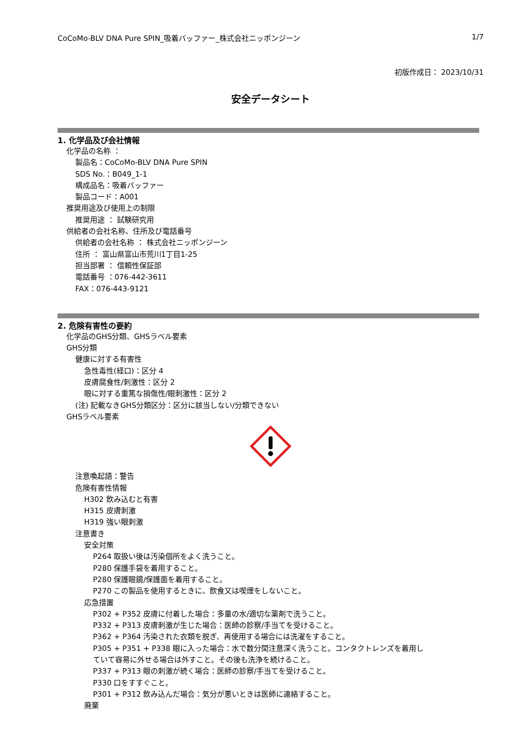CoCoMo-BLV DNA Pure SPIN_吸着バッファー_株式会社ニッポンジーン 1/7
初版作成日： 2023/10/31
安全データシート
1. 化学品及び会社情報
化学品の名称 ：
製品名：CoCoMo-BLV DNA Pure SPIN
SDS No.：B049_1-1
構成品名：吸着バッファー
製品コード：A001
推奨用途及び使用上の制限
推奨用途 ： 試験研究用
供給者の会社名称、住所及び電話番号
供給者の会社名称 ： 株式会社ニッポンジーン
住所 ： 富山県富山市荒川1丁目1-25
担当部署 ： 信頼性保証部
電話番号 ：076-442-3611
FAX：076-443-9121
2. 危険有害性の要約
化学品のGHS分類、GHSラベル要素
GHS分類
健康に対する有害性
急性毒性(経口)：区分 4
皮膚腐食性/刺激性：区分 2
眼に対する重篤な損傷性/眼刺激性：区分 2
(注) 記載なきGHS分類区分：区分に該当しない/分類できない
GHSラベル要素
注意喚起語：警告
危険有害性情報
H302 飲み込むと有害
H315 皮膚刺激
H319 強い眼刺激
注意書き
安全対策
P264 取扱い後は汚染個所をよく洗うこと。
P280 保護手袋を着用すること。
P280 保護眼鏡/保護面を着用すること。
P270 この製品を使用するときに、飲食又は喫煙をしないこと。
応急措置
P302 + P352 皮膚に付着した場合：多量の水/適切な薬剤で洗うこと。
P332 + P313 皮膚刺激が生じた場合：医師の診察/手当てを受けること。
P362 + P364 汚染された衣類を脱ぎ、再使用する場合には洗濯をすること。
P305 + P351 + P338 眼に入った場合：水で数分間注意深く洗うこと。コンタクトレンズを着用し
ていて容易に外せる場合は外すこと。その後も洗浄を続けること。
P337 + P313 眼の刺激が続く場合：医師の診察/手当てを受けること。
P330 口をすすぐこと。
P301 + P312 飲み込んだ場合：気分が悪いときは医師に連絡すること。
廃棄